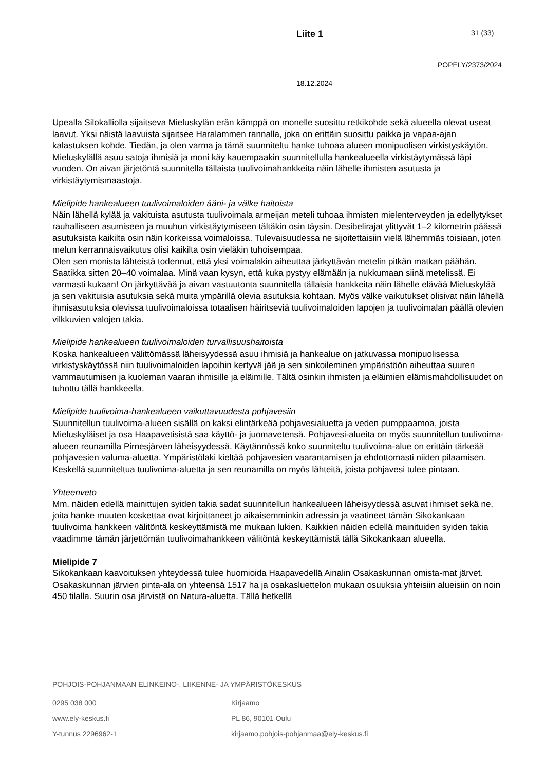Liite 1
31 (33)
POPELY/2373/2024
18.12.2024
Upealla Silokalliolla sijaitseva Mieluskylän erän kämppä on monelle suosittu retkikohde sekä alueella olevat useat laavut. Yksi näistä laavuista sijaitsee Haralammen rannalla, joka on erittäin suosittu paikka ja vapaa-ajan kalastuksen kohde. Tiedän, ja olen varma ja tämä suunniteltu hanke tuhoaa alueen monipuolisen virkistyskäytön. Mieluskylällä asuu satoja ihmisiä ja moni käy kauempaakin suunnitellulla hankealueella virkistäytymässä läpi vuoden. On aivan järjetöntä suunnitella tällaista tuulivoimahankkeita näin lähelle ihmisten asutusta ja virkistäytymismaastoja.
Mielipide hankealueen tuulivoimaloiden ääni- ja välke haitoista
Näin lähellä kylää ja vakituista asutusta tuulivoimala armeijan meteli tuhoaa ihmisten mielenterveyden ja edellytykset rauhalliseen asumiseen ja muuhun virkistäytymiseen tältäkin osin täysin. Desibelirajat ylittyvät 1–2 kilometrin päässä asutuksista kaikilta osin näin korkeissa voimaloissa. Tulevaisuudessa ne sijoitettaisiin vielä lähemmäs toisiaan, joten melun kerrannaisvaikutus olisi kaikilta osin vieläkin tuhoisempaa.
Olen sen monista lähteistä todennut, että yksi voimalakin aiheuttaa järkyttävän metelin pitkän matkan päähän. Saatikka sitten 20–40 voimalaa. Minä vaan kysyn, että kuka pystyy elämään ja nukkumaan siinä metelissä. Ei varmasti kukaan! On järkyttävää ja aivan vastuutonta suunnitella tällaisia hankkeita näin lähelle elävää Mieluskylää ja sen vakituisia asutuksia sekä muita ympärillä olevia asutuksia kohtaan. Myös välke vaikutukset olisivat näin lähellä ihmisasutuksia olevissa tuulivoimaloissa totaalisen häiritseviä tuulivoimaloiden lapojen ja tuulivoimalan päällä olevien vilkkuvien valojen takia.
Mielipide hankealueen tuulivoimaloiden turvallisuushaitoista
Koska hankealueen välittömässä läheisyydessä asuu ihmisiä ja hankealue on jatkuvassa monipuolisessa virkistyskäytössä niin tuulivoimaloiden lapoihin kertyvä jää ja sen sinkoileminen ympäristöön aiheuttaa suuren vammautumisen ja kuoleman vaaran ihmisille ja eläimille. Tältä osinkin ihmisten ja eläimien elämismahdollisuudet on tuhottu tällä hankkeella.
Mielipide tuulivoima-hankealueen vaikuttavuudesta pohjavesiin
Suunnitellun tuulivoima-alueen sisällä on kaksi elintärkeää pohjavesialuetta ja veden pumppaamoa, joista Mieluskyläiset ja osa Haapavetisistä saa käyttö- ja juomavetensä. Pohjavesi-alueita on myös suunnitellun tuulivoima-alueen reunamilla Pirnesjärven läheisyydessä. Käytännössä koko suunniteltu tuulivoima-alue on erittäin tärkeää pohjavesien valuma-aluetta. Ympäristölaki kieltää pohjavesien vaarantamisen ja ehdottomasti niiden pilaamisen. Keskellä suunniteltua tuulivoima-aluetta ja sen reunamilla on myös lähteitä, joista pohjavesi tulee pintaan.
Yhteenveto
Mm. näiden edellä mainittujen syiden takia sadat suunnitellun hankealueen läheisyydessä asuvat ihmiset sekä ne, joita hanke muuten koskettaa ovat kirjoittaneet jo aikaisemminkin adressin ja vaatineet tämän Sikokankaan tuulivoima hankkeen välitöntä keskeyttämistä me mukaan lukien. Kaikkien näiden edellä mainituiden syiden takia vaadimme tämän järjettömän tuulivoimahankkeen välitöntä keskeyttämistä tällä Sikokankaan alueella.
Mielipide 7
Sikokankaan kaavoituksen yhteydessä tulee huomioida Haapavedellä Ainalin Osakaskunnan omista-mat järvet. Osakaskunnan järvien pinta-ala on yhteensä 1517 ha ja osakasluettelon mukaan osuuksia yhteisiin alueisiin on noin 450 tilalla. Suurin osa järvistä on Natura-aluetta. Tällä hetkellä
POHJOIS-POHJANMAAN ELINKEINO-, LIIKENNE- JA YMPÄRISTÖKESKUS
0295 038 000
Kirjaamo
www.ely-keskus.fi
PL 86, 90101 Oulu
Y-tunnus 2296962-1
kirjaamo.pohjois-pohjanmaa@ely-keskus.fi